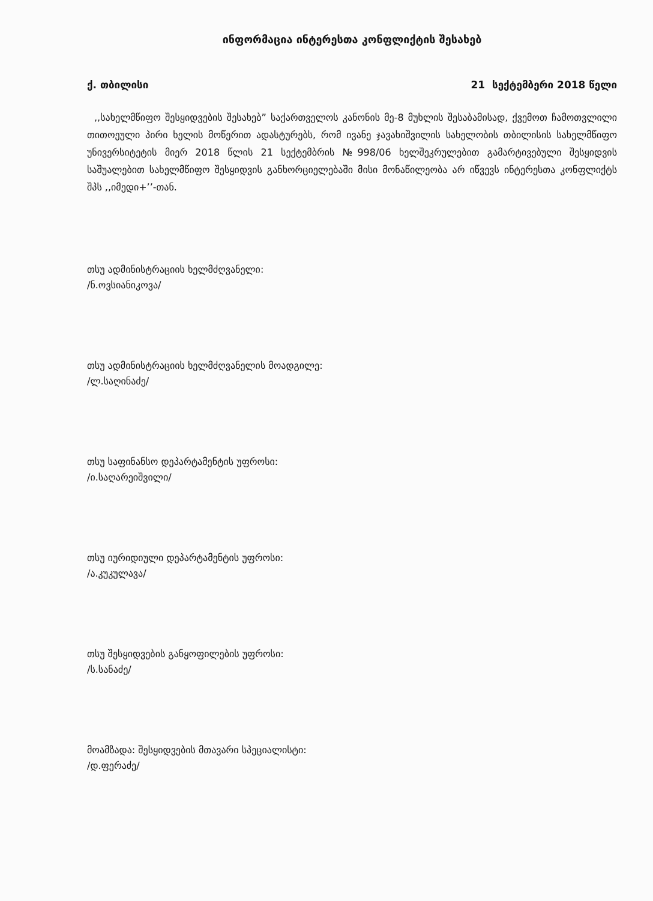ინფორმაცია ინტერესთა კონფლიქტის შესახებ
ქ. თბილისი 21 სექტემბერი 2018 წელი
,,სახელმწიფო შესყიდვების შესახებ” საქართველოს კანონის მე-8 მუხლის შესაბამისად, ქვემოთ ჩამოთვლილი თითოეული პირი ხელის მოწერით ადასტურებს, რომ ივანე ჯავახიშვილის სახელობის თბილისის სახელმწიფო უნივერსიტეტის მიერ 2018 წლის 21 სექტემბრის №998/06 ხელშეკრულებით გამარტივებული შესყიდვის საშუალებით სახელმწიფო შესყიდვის განხორციელებაში მისი მონაწილეობა არ იწვევს ინტერესთა კონფლიქტს შპს ,,იმედი+’’-თან.
თსუ ადმინისტრაციის ხელმძღვანელი:
/ნ.ოვსიანიკოვა/
თსუ ადმინისტრაციის ხელმძღვანელის მოადგილე:
/ლ.საღინაძე/
თსუ საფინანსო დეპარტამენტის უფროსი:
/ი.საღარეიშვილი/
თსუ იურიდიული დეპარტამენტის უფროსი:
/ა.კუკულავა/
თსუ შესყიდვების განყოფილების უფროსი:
/ს.სანაძე/
მოამზადა: შესყიდვების მთავარი სპეციალისტი:
/დ.ფერაძე/